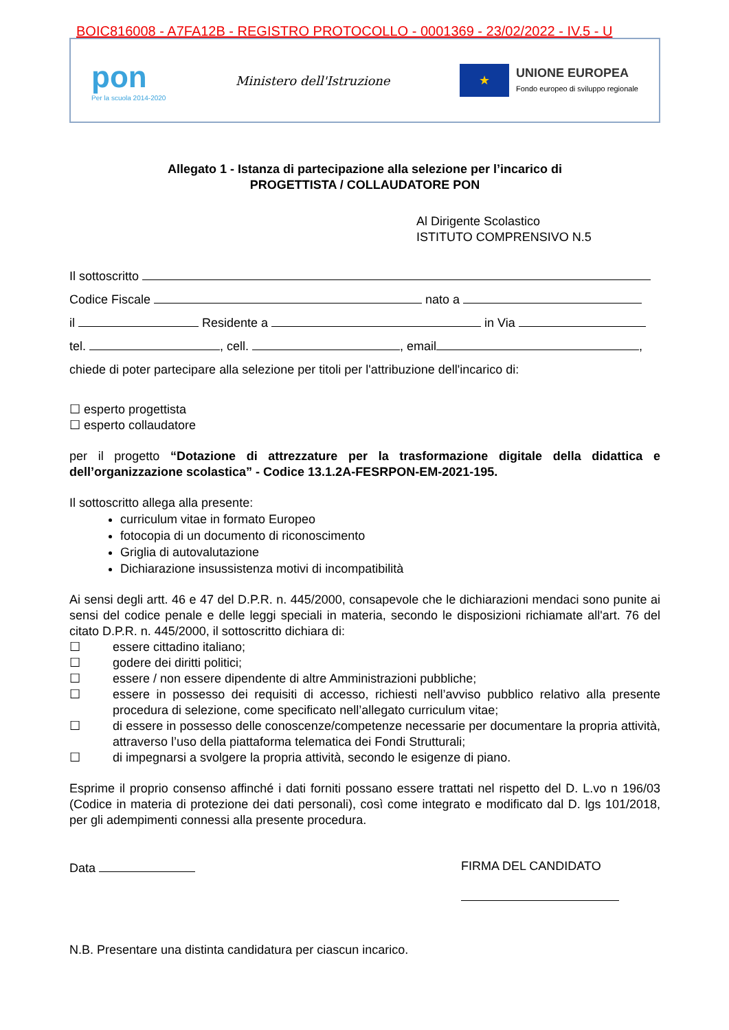BOIC816008 - A7FA12B - REGISTRO PROTOCOLLO - 0001369 - 23/02/2022 - IV.5 - U
pon
Per la scuola 2014-2020
Ministero dell'Istruzione
★
UNIONE EUROPEA
Fondo europeo di sviluppo regionale
Allegato 1 - Istanza di partecipazione alla selezione per l’incarico di
PROGETTISTA / COLLAUDATORE PON
Al Dirigente Scolastico
ISTITUTO COMPRENSIVO N.5
Il sottoscritto
Codice Fiscale nato a
il Residente a in Via
tel. , cell. , email ,
chiede di poter partecipare alla selezione per titoli per l'attribuzione dell'incarico di:
☐ esperto progettista
☐ esperto collaudatore
per il progetto “Dotazione di attrezzature per la trasformazione digitale della didattica e dell’organizzazione scolastica” - Codice 13.1.2A-FESRPON-EM-2021-195.
Il sottoscritto allega alla presente:
curriculum vitae in formato Europeo
fotocopia di un documento di riconoscimento
Griglia di autovalutazione
Dichiarazione insussistenza motivi di incompatibilità
Ai sensi degli artt. 46 e 47 del D.P.R. n. 445/2000, consapevole che le dichiarazioni mendaci sono punite ai sensi del codice penale e delle leggi speciali in materia, secondo le disposizioni richiamate all'art. 76 del citato D.P.R. n. 445/2000, il sottoscritto dichiara di:
☐ essere cittadino italiano;
☐ godere dei diritti politici;
☐ essere / non essere dipendente di altre Amministrazioni pubbliche;
☐
essere in possesso dei requisiti di accesso, richiesti nell’avviso pubblico relativo alla presente procedura di selezione, come specificato nell’allegato curriculum vitae;
☐
di essere in possesso delle conoscenze/competenze necessarie per documentare la propria attività, attraverso l’uso della piattaforma telematica dei Fondi Strutturali;
☐ di impegnarsi a svolgere la propria attività, secondo le esigenze di piano.
Esprime il proprio consenso affinché i dati forniti possano essere trattati nel rispetto del D. L.vo n 196/03 (Codice in materia di protezione dei dati personali), così come integrato e modificato dal D. lgs 101/2018, per gli adempimenti connessi alla presente procedura.
Data FIRMA DEL CANDIDATO
N.B. Presentare una distinta candidatura per ciascun incarico.